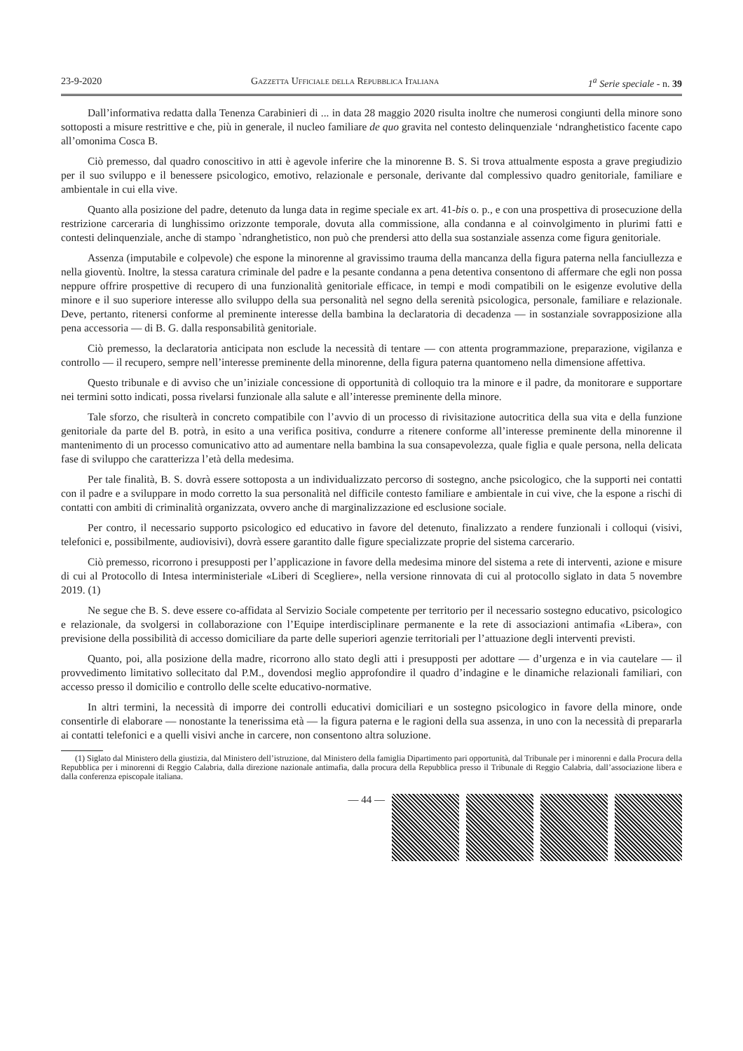23-9-2020 Gazzetta Ufficiale della Repubblica Italiana 1<sup>a</sup> Serie speciale - n. 39
Dall’informativa redatta dalla Tenenza Carabinieri di ... in data 28 maggio 2020 risulta inoltre che numerosi congiunti della minore sono sottoposti a misure restrittive e che, più in generale, il nucleo familiare de quo gravita nel contesto delinquenziale ‘ndranghetistico facente capo all’omonima Cosca B.
Ciò premesso, dal quadro conoscitivo in atti è agevole inferire che la minorenne B. S. Si trova attualmente esposta a grave pregiudizio per il suo sviluppo e il benessere psicologico, emotivo, relazionale e personale, derivante dal complessivo quadro genitoriale, familiare e ambientale in cui ella vive.
Quanto alla posizione del padre, detenuto da lunga data in regime speciale ex art. 41-bis o. p., e con una prospettiva di prosecuzione della restrizione carceraria di lunghissimo orizzonte temporale, dovuta alla commissione, alla condanna e al coinvolgimento in plurimi fatti e contesti delinquenziale, anche di stampo `ndranghetistico, non può che prendersi atto della sua sostanziale assenza come figura genitoriale.
Assenza (imputabile e colpevole) che espone la minorenne al gravissimo trauma della mancanza della figura paterna nella fanciullezza e nella gioventù. Inoltre, la stessa caratura criminale del padre e la pesante condanna a pena detentiva consentono di affermare che egli non possa neppure offrire prospettive di recupero di una funzionalità genitoriale efficace, in tempi e modi compatibili on le esigenze evolutive della minore e il suo superiore interesse allo sviluppo della sua personalità nel segno della serenità psicologica, personale, familiare e relazionale. Deve, pertanto, ritenersi conforme al preminente interesse della bambina la declaratoria di decadenza — in sostanziale sovrapposizione alla pena accessoria — di B. G. dalla responsabilità genitoriale.
Ciò premesso, la declaratoria anticipata non esclude la necessità di tentare — con attenta programmazione, preparazione, vigilanza e controllo — il recupero, sempre nell’interesse preminente della minorenne, della figura paterna quantomeno nella dimensione affettiva.
Questo tribunale e di avviso che un’iniziale concessione di opportunità di colloquio tra la minore e il padre, da monitorare e supportare nei termini sotto indicati, possa rivelarsi funzionale alla salute e all’interesse preminente della minore.
Tale sforzo, che risulterà in concreto compatibile con l’avvio di un processo di rivisitazione autocritica della sua vita e della funzione genitoriale da parte del B. potrà, in esito a una verifica positiva, condurre a ritenere conforme all’interesse preminente della minorenne il mantenimento di un processo comunicativo atto ad aumentare nella bambina la sua consapevolezza, quale figlia e quale persona, nella delicata fase di sviluppo che caratterizza l’età della medesima.
Per tale finalità, B. S. dovrà essere sottoposta a un individualizzato percorso di sostegno, anche psicologico, che la supporti nei contatti con il padre e a sviluppare in modo corretto la sua personalità nel difficile contesto familiare e ambientale in cui vive, che la espone a rischi di contatti con ambiti di criminalità organizzata, ovvero anche di marginalizzazione ed esclusione sociale.
Per contro, il necessario supporto psicologico ed educativo in favore del detenuto, finalizzato a rendere funzionali i colloqui (visivi, telefonici e, possibilmente, audiovisivi), dovrà essere garantito dalle figure specializzate proprie del sistema carcerario.
Ciò premesso, ricorrono i presupposti per l’applicazione in favore della medesima minore del sistema a rete di interventi, azione e misure di cui al Protocollo di Intesa interministeriale «Liberi di Scegliere», nella versione rinnovata di cui al protocollo siglato in data 5 novembre 2019. (1)
Ne segue che B. S. deve essere co-affidata al Servizio Sociale competente per territorio per il necessario sostegno educativo, psicologico e relazionale, da svolgersi in collaborazione con l’Equipe interdisciplinare permanente e la rete di associazioni antimafia «Libera», con previsione della possibilità di accesso domiciliare da parte delle superiori agenzie territoriali per l’attuazione degli interventi previsti.
Quanto, poi, alla posizione della madre, ricorrono allo stato degli atti i presupposti per adottare — d’urgenza e in via cautelare — il provvedimento limitativo sollecitato dal P.M., dovendosi meglio approfondire il quadro d’indagine e le dinamiche relazionali familiari, con accesso presso il domicilio e controllo delle scelte educativo-normative.
In altri termini, la necessità di imporre dei controlli educativi domiciliari e un sostegno psicologico in favore della minore, onde consentirle di elaborare — nonostante la tenerissima età — la figura paterna e le ragioni della sua assenza, in uno con la necessità di prepararla ai contatti telefonici e a quelli visivi anche in carcere, non consentono altra soluzione.
(1) Siglato dal Ministero della giustizia, dal Ministero dell’istruzione, dal Ministero della famiglia Dipartimento pari opportunità, dal Tribunale per i minorenni e dalla Procura della Repubblica per i minorenni di Reggio Calabria, dalla direzione nazionale antimafia, dalla procura della Repubblica presso il Tribunale di Reggio Calabria, dall’associazione libera e dalla conferenza episcopale italiana.
— 44 —